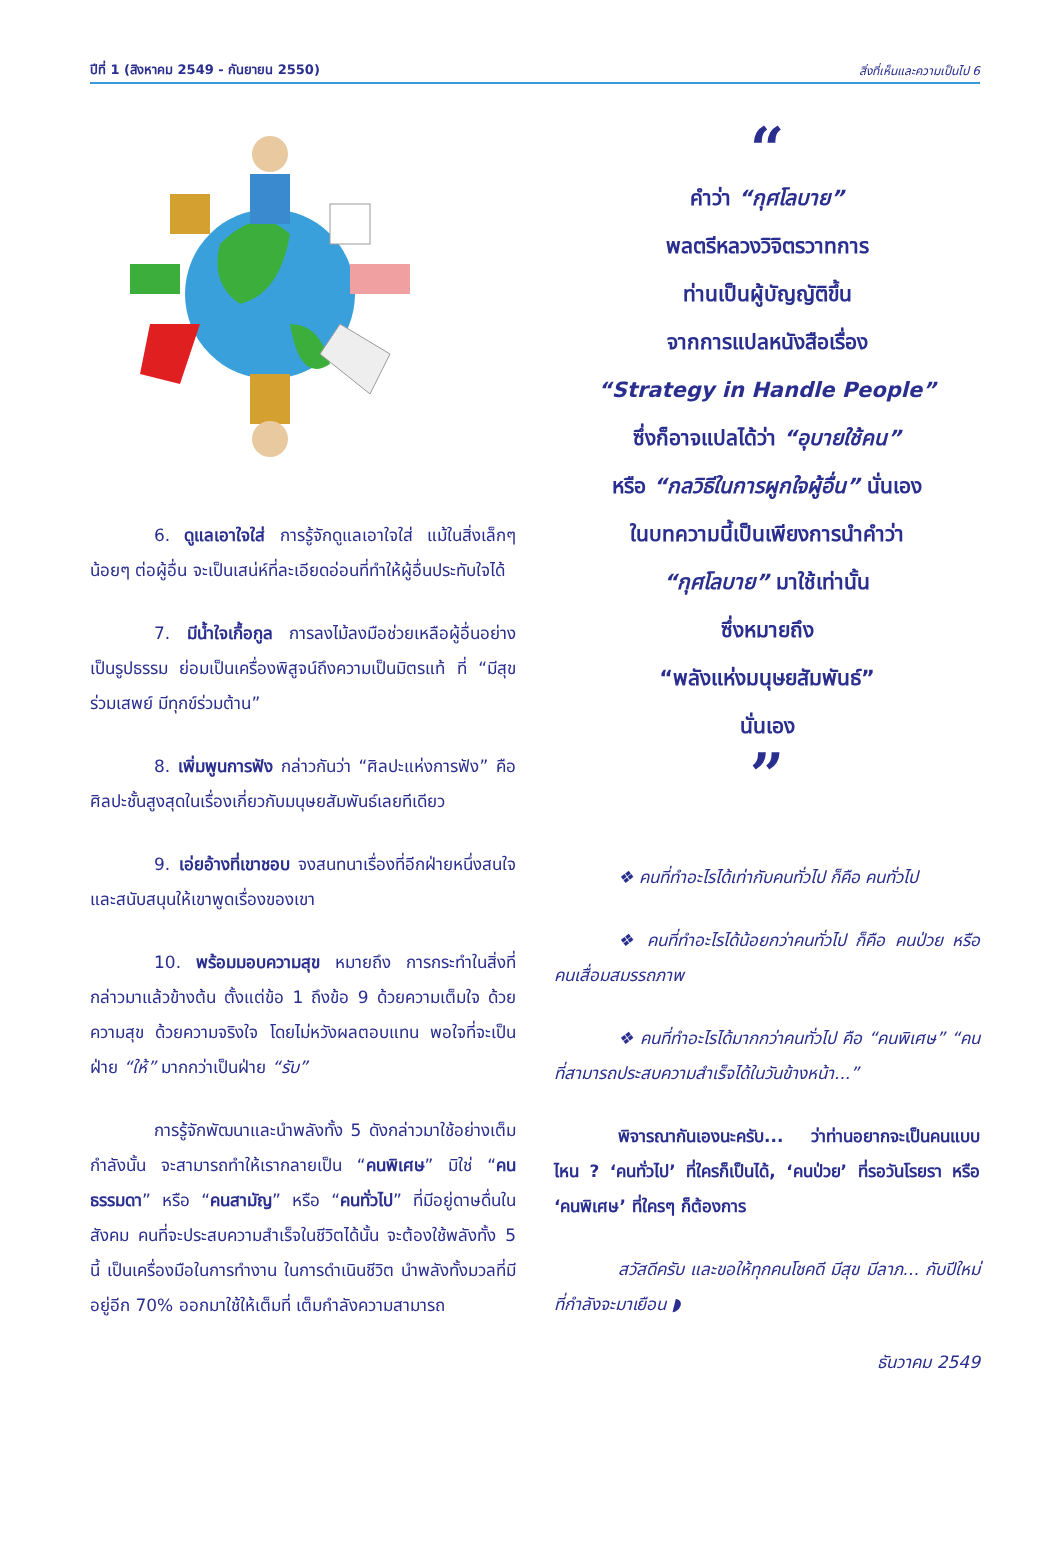ปีที่ 1 (สิงหาคม 2549 - กันยายน 2550) สิ่งที่เห็นและความเป็นไป 6
6. ดูแลเอาใจใส่ การรู้จักดูแลเอาใจใส่ แม้ในสิ่งเล็กๆ น้อยๆ ต่อผู้อื่น จะเป็นเสน่ห์ที่ละเอียดอ่อนที่ทำให้ผู้อื่นประทับใจได้
7. มีน้ำใจเกื้อกูล การลงไม้ลงมือช่วยเหลือผู้อื่นอย่างเป็นรูปธรรม ย่อมเป็นเครื่องพิสูจน์ถึงความเป็นมิตรแท้ ที่ “มีสุขร่วมเสพย์ มีทุกข์ร่วมต้าน”
8. เพิ่มพูนการฟัง กล่าวกันว่า “ศิลปะแห่งการฟัง” คือ ศิลปะชั้นสูงสุดในเรื่องเกี่ยวกับมนุษยสัมพันธ์เลยทีเดียว
9. เอ่ยอ้างที่เขาชอบ จงสนทนาเรื่องที่อีกฝ่ายหนึ่งสนใจ และสนับสนุนให้เขาพูดเรื่องของเขา
10. พร้อมมอบความสุข หมายถึง การกระทำในสิ่งที่กล่าวมาแล้วข้างต้น ตั้งแต่ข้อ 1 ถึงข้อ 9 ด้วยความเต็มใจ ด้วยความสุข ด้วยความจริงใจ โดยไม่หวังผลตอบแทน พอใจที่จะเป็นฝ่าย “ให้” มากกว่าเป็นฝ่าย “รับ”
การรู้จักพัฒนาและนำพลังทั้ง 5 ดังกล่าวมาใช้อย่างเต็มกำลังนั้น จะสามารถทำให้เรากลายเป็น “คนพิเศษ” มิใช่ “คนธรรมดา” หรือ “คนสามัญ” หรือ “คนทั่วไป” ที่มีอยู่ดาษดื่นในสังคม คนที่จะประสบความสำเร็จในชีวิตได้นั้น จะต้องใช้พลังทั้ง 5 นี้ เป็นเครื่องมือในการทำงาน ในการดำเนินชีวิต นำพลังทั้งมวลที่มีอยู่อีก 70% ออกมาใช้ให้เต็มที่ เต็มกำลังความสามารถ
“
คำว่า “กุศโลบาย”
พลตรีหลวงวิจิตรวาทการ
ท่านเป็นผู้บัญญัติขึ้น
จากการแปลหนังสือเรื่อง
“Strategy in Handle People”
ซึ่งก็อาจแปลได้ว่า “อุบายใช้คน”
หรือ “กลวิธีในการผูกใจผู้อื่น” นั่นเอง
ในบทความนี้เป็นเพียงการนำคำว่า
“กุศโลบาย” มาใช้เท่านั้น
ซึ่งหมายถึง
“พลังแห่งมนุษยสัมพันธ์”
นั่นเอง
”
❖ คนที่ทำอะไรได้เท่ากับคนทั่วไป ก็คือ คนทั่วไป
❖ คนที่ทำอะไรได้น้อยกว่าคนทั่วไป ก็คือ คนป่วย หรือ คนเสื่อมสมรรถภาพ
❖ คนที่ทำอะไรได้มากกว่าคนทั่วไป คือ “คนพิเศษ” “คนที่สามารถประสบความสำเร็จได้ในวันข้างหน้า...”
พิจารณากันเองนะครับ... ว่าท่านอยากจะเป็นคนแบบไหน ? ‘คนทั่วไป’ ที่ใครก็เป็นได้, ‘คนป่วย’ ที่รอวันโรยรา หรือ ‘คนพิเศษ’ ที่ใครๆ ก็ต้องการ
สวัสดีครับ และขอให้ทุกคนโชคดี มีสุข มีลาภ... กับปีใหม่ที่กำลังจะมาเยือน ◗
ธันวาคม 2549